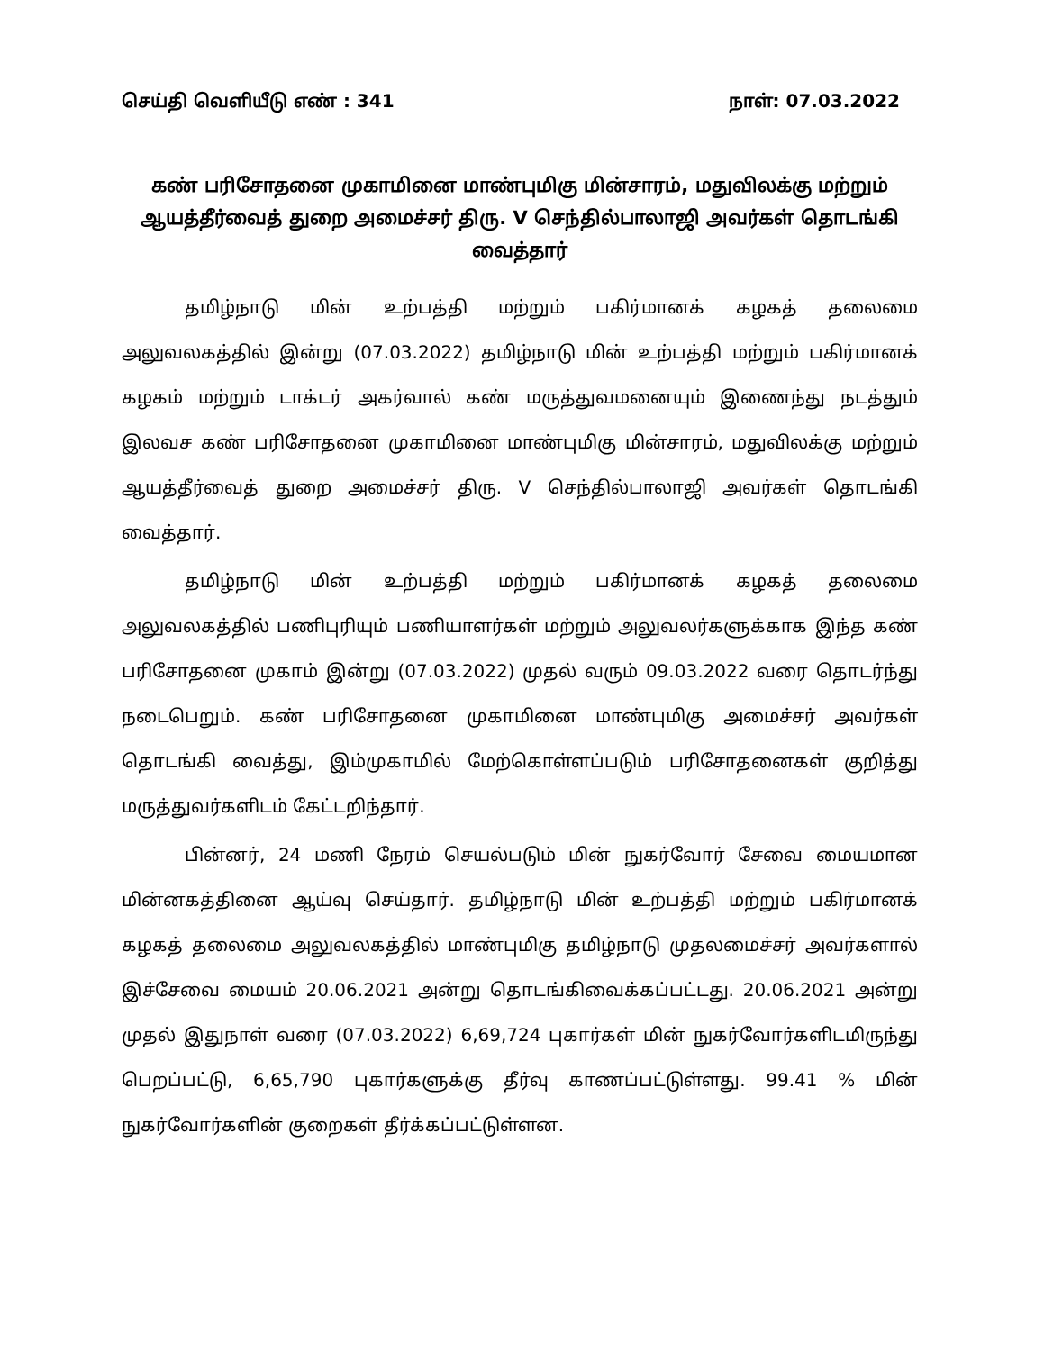செய்தி வெளியீடு எண் : 341 நாள்: 07.03.2022
கண் பரிசோதனை முகாமினை மாண்புமிகு மின்சாரம், மதுவிலக்கு மற்றும் ஆயத்தீர்வைத் துறை அமைச்சர் திரு. V செந்தில்பாலாஜி அவர்கள் தொடங்கி வைத்தார்
தமிழ்நாடு மின் உற்பத்தி மற்றும் பகிர்மானக் கழகத் தலைமை அலுவலகத்தில் இன்று (07.03.2022) தமிழ்நாடு மின் உற்பத்தி மற்றும் பகிர்மானக் கழகம் மற்றும் டாக்டர் அகர்வால் கண் மருத்துவமனையும் இணைந்து நடத்தும் இலவச கண் பரிசோதனை முகாமினை மாண்புமிகு மின்சாரம், மதுவிலக்கு மற்றும் ஆயத்தீர்வைத் துறை அமைச்சர் திரு. V செந்தில்பாலாஜி அவர்கள் தொடங்கி வைத்தார்.
தமிழ்நாடு மின் உற்பத்தி மற்றும் பகிர்மானக் கழகத் தலைமை அலுவலகத்தில் பணிபுரியும் பணியாளர்கள் மற்றும் அலுவலர்களுக்காக இந்த கண் பரிசோதனை முகாம் இன்று (07.03.2022) முதல் வரும் 09.03.2022 வரை தொடர்ந்து நடைபெறும். கண் பரிசோதனை முகாமினை மாண்புமிகு அமைச்சர் அவர்கள் தொடங்கி வைத்து, இம்முகாமில் மேற்கொள்ளப்படும் பரிசோதனைகள் குறித்து மருத்துவர்களிடம் கேட்டறிந்தார்.
பின்னர், 24 மணி நேரம் செயல்படும் மின் நுகர்வோர் சேவை மையமான மின்னகத்தினை ஆய்வு செய்தார். தமிழ்நாடு மின் உற்பத்தி மற்றும் பகிர்மானக் கழகத் தலைமை அலுவலகத்தில் மாண்புமிகு தமிழ்நாடு முதலமைச்சர் அவர்களால் இச்சேவை மையம் 20.06.2021 அன்று தொடங்கிவைக்கப்பட்டது. 20.06.2021 அன்று முதல் இதுநாள் வரை (07.03.2022) 6,69,724 புகார்கள் மின் நுகர்வோர்களிடமிருந்து பெறப்பட்டு, 6,65,790 புகார்களுக்கு தீர்வு காணப்பட்டுள்ளது. 99.41 % மின் நுகர்வோர்களின் குறைகள் தீர்க்கப்பட்டுள்ளன.